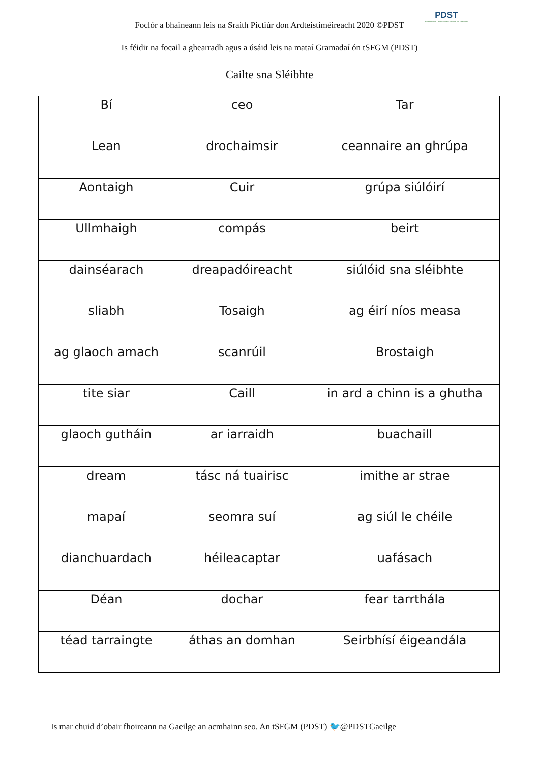Foclór a bhaineann leis na Sraith Pictiúr don Ardteistiméireacht 2020 ©PDST
PDST
Professional Development Service for Teachers
Is féidir na focail a ghearradh agus a úsáid leis na mataí Gramadaí ón tSFGM (PDST)
Cailte sna Sléibhte
| Bí | ceo | Tar |
| Lean | drochaimsir | ceannaire an ghrúpa |
| Aontaigh | Cuir | grúpa siúlóirí |
| Ullmhaigh | compás | beirt |
| dainséarach | dreapadóireacht | siúlóid sna sléibhte |
| sliabh | Tosaigh | ag éirí níos measa |
| ag glaoch amach | scanrúil | Brostaigh |
| tite siar | Caill | in ard a chinn is a ghutha |
| glaoch gutháin | ar iarraidh | buachaill |
| dream | tásc ná tuairisc | imithe ar strae |
| mapaí | seomra suí | ag siúl le chéile |
| dianchuardach | héileacaptar | uafásach |
| Déan | dochar | fear tarrthála |
| téad tarraingte | áthas an domhan | Seirbhísí éigeandála |
Is mar chuid d’obair fhoireann na Gaeilge an acmhainn seo. An tSFGM (PDST) 🐦@PDSTGaeilge